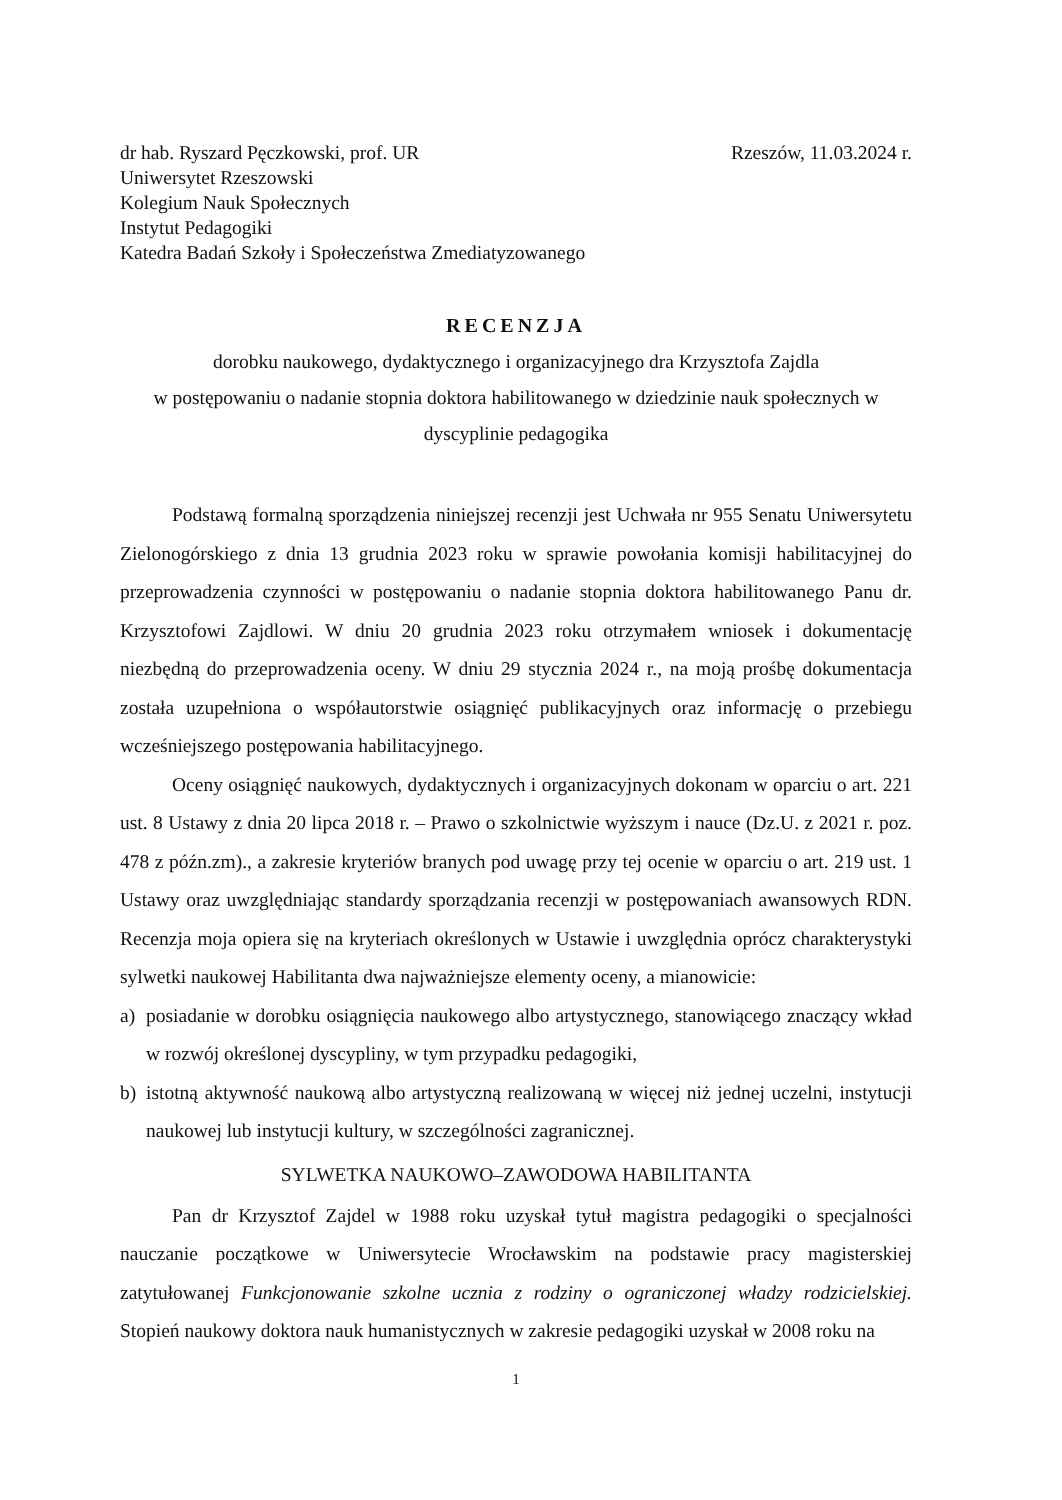dr hab. Ryszard Pęczkowski, prof. UR
Uniwersytet Rzeszowski
Kolegium Nauk Społecznych
Instytut Pedagogiki
Katedra Badań Szkoły i Społeczeństwa Zmediatyzowanego
Rzeszów, 11.03.2024 r.
RECENZJA
dorobku naukowego, dydaktycznego i organizacyjnego dra Krzysztofa Zajdla
w postępowaniu o nadanie stopnia doktora habilitowanego w dziedzinie nauk społecznych w
dyscyplinie pedagogika
Podstawą formalną sporządzenia niniejszej recenzji jest Uchwała nr 955 Senatu Uniwersytetu Zielonogórskiego z dnia 13 grudnia 2023 roku w sprawie powołania komisji habilitacyjnej do przeprowadzenia czynności w postępowaniu o nadanie stopnia doktora habilitowanego Panu dr. Krzysztofowi Zajdlowi. W dniu 20 grudnia 2023 roku otrzymałem wniosek i dokumentację niezbędną do przeprowadzenia oceny. W dniu 29 stycznia 2024 r., na moją prośbę dokumentacja została uzupełniona o współautorstwie osiągnięć publikacyjnych oraz informację o przebiegu wcześniejszego postępowania habilitacyjnego.
Oceny osiągnięć naukowych, dydaktycznych i organizacyjnych dokonam w oparciu o art. 221 ust. 8 Ustawy z dnia 20 lipca 2018 r. – Prawo o szkolnictwie wyższym i nauce (Dz.U. z 2021 r. poz. 478 z późn.zm)., a zakresie kryteriów branych pod uwagę przy tej ocenie w oparciu o art. 219 ust. 1 Ustawy oraz uwzględniając standardy sporządzania recenzji w postępowaniach awansowych RDN. Recenzja moja opiera się na kryteriach określonych w Ustawie i uwzględnia oprócz charakterystyki sylwetki naukowej Habilitanta dwa najważniejsze elementy oceny, a mianowicie:
a) posiadanie w dorobku osiągnięcia naukowego albo artystycznego, stanowiącego znaczący wkład w rozwój określonej dyscypliny, w tym przypadku pedagogiki,
b) istotną aktywność naukową albo artystyczną realizowaną w więcej niż jednej uczelni, instytucji naukowej lub instytucji kultury, w szczególności zagranicznej.
SYLWETKA NAUKOWO–ZAWODOWA HABILITANTA
Pan dr Krzysztof Zajdel w 1988 roku uzyskał tytuł magistra pedagogiki o specjalności nauczanie początkowe w Uniwersytecie Wrocławskim na podstawie pracy magisterskiej zatytułowanej Funkcjonowanie szkolne ucznia z rodziny o ograniczonej władzy rodzicielskiej. Stopień naukowy doktora nauk humanistycznych w zakresie pedagogiki uzyskał w 2008 roku na
1